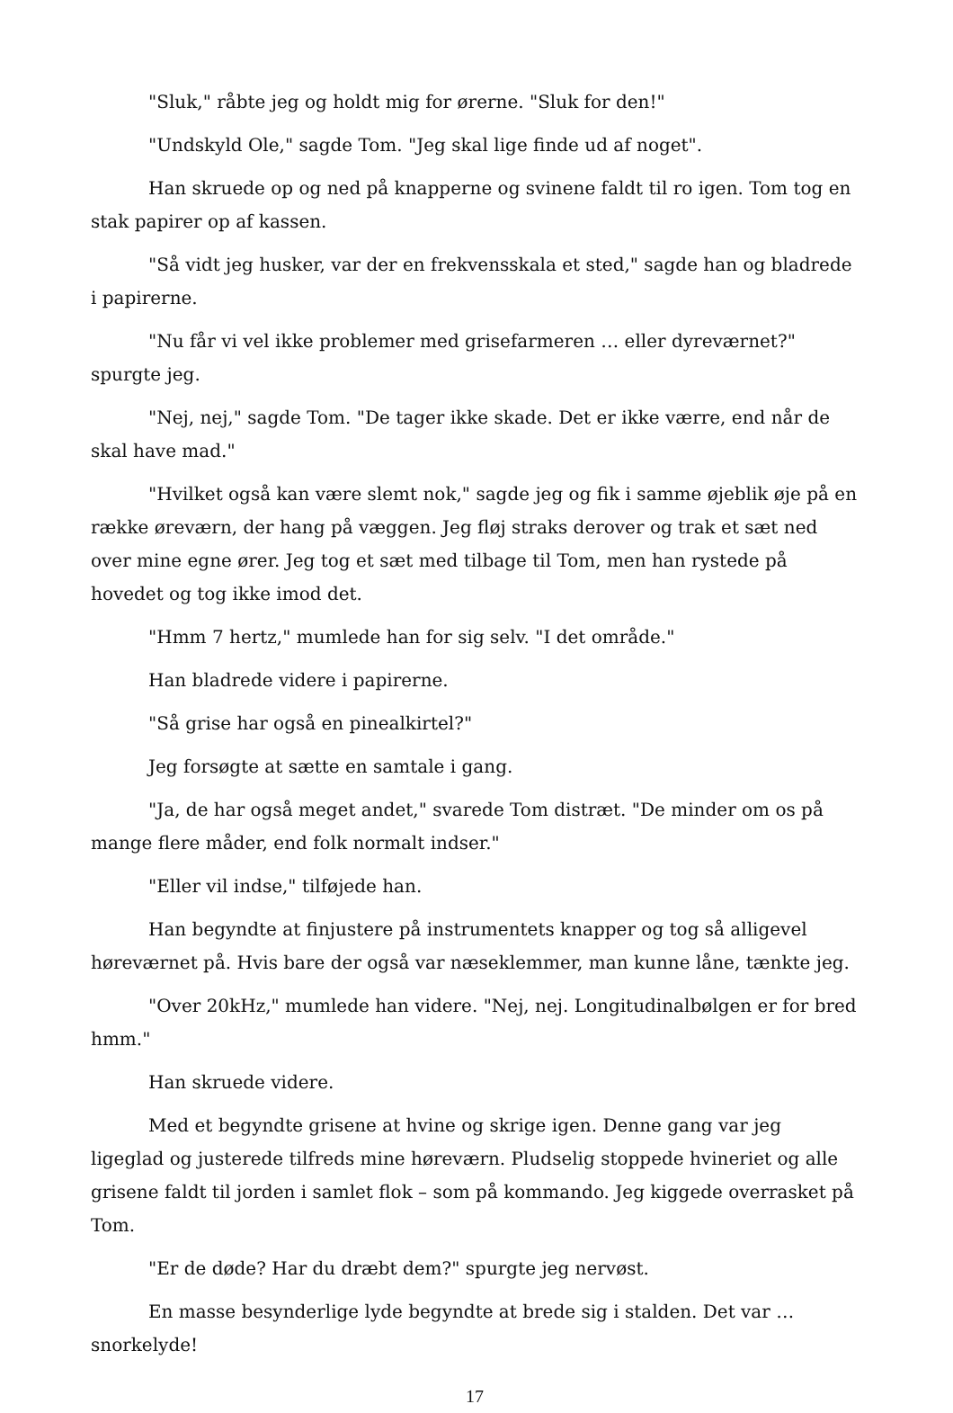"Sluk," råbte jeg og holdt mig for ørerne. "Sluk for den!"
"Undskyld Ole," sagde Tom. "Jeg skal lige finde ud af noget".
Han skruede op og ned på knapperne og svinene faldt til ro igen. Tom tog en stak papirer op af kassen.
"Så vidt jeg husker, var der en frekvensskala et sted," sagde han og bladrede i papirerne.
"Nu får vi vel ikke problemer med grisefarmeren … eller dyreværnet?" spurgte jeg.
"Nej, nej," sagde Tom. "De tager ikke skade. Det er ikke værre, end når de skal have mad."
"Hvilket også kan være slemt nok," sagde jeg og fik i samme øjeblik øje på en række øreværn, der hang på væggen. Jeg fløj straks derover og trak et sæt ned over mine egne ører. Jeg tog et sæt med tilbage til Tom, men han rystede på hovedet og tog ikke imod det.
"Hmm 7 hertz," mumlede han for sig selv. "I det område."
Han bladrede videre i papirerne.
"Så grise har også en pinealkirtel?"
Jeg forsøgte at sætte en samtale i gang.
"Ja, de har også meget andet," svarede Tom distræt. "De minder om os på mange flere måder, end folk normalt indser."
"Eller vil indse," tilføjede han.
Han begyndte at finjustere på instrumentets knapper og tog så alligevel høreværnet på. Hvis bare der også var næseklemmer, man kunne låne, tænkte jeg.
"Over 20kHz," mumlede han videre. "Nej, nej. Longitudinalbølgen er for bred hmm."
Han skruede videre.
Med et begyndte grisene at hvine og skrige igen. Denne gang var jeg ligeglad og justerede tilfreds mine høreværn. Pludselig stoppede hvineriet og alle grisene faldt til jorden i samlet flok – som på kommando. Jeg kiggede overrasket på Tom.
"Er de døde? Har du dræbt dem?" spurgte jeg nervøst.
En masse besynderlige lyde begyndte at brede sig i stalden. Det var … snorkelyde!
17